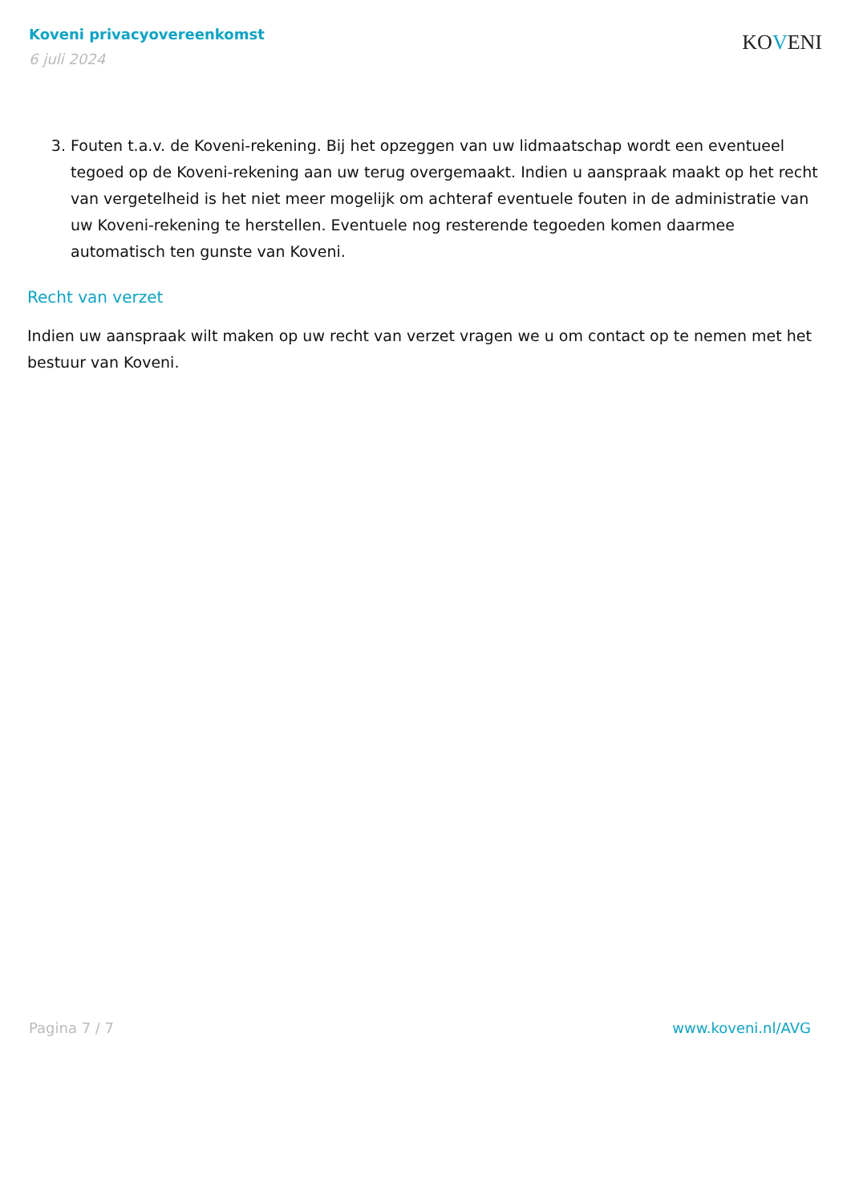Koveni privacyovereenkomst
6 juli 2024
KOVENI
3. Fouten t.a.v. de Koveni-rekening. Bij het opzeggen van uw lidmaatschap wordt een eventueel tegoed op de Koveni-rekening aan uw terug overgemaakt. Indien u aanspraak maakt op het recht van vergetelheid is het niet meer mogelijk om achteraf eventuele fouten in de administratie van uw Koveni-rekening te herstellen. Eventuele nog resterende tegoeden komen daarmee automatisch ten gunste van Koveni.
Recht van verzet
Indien uw aanspraak wilt maken op uw recht van verzet vragen we u om contact op te nemen met het bestuur van Koveni.
Pagina 7 / 7 www.koveni.nl/AVG